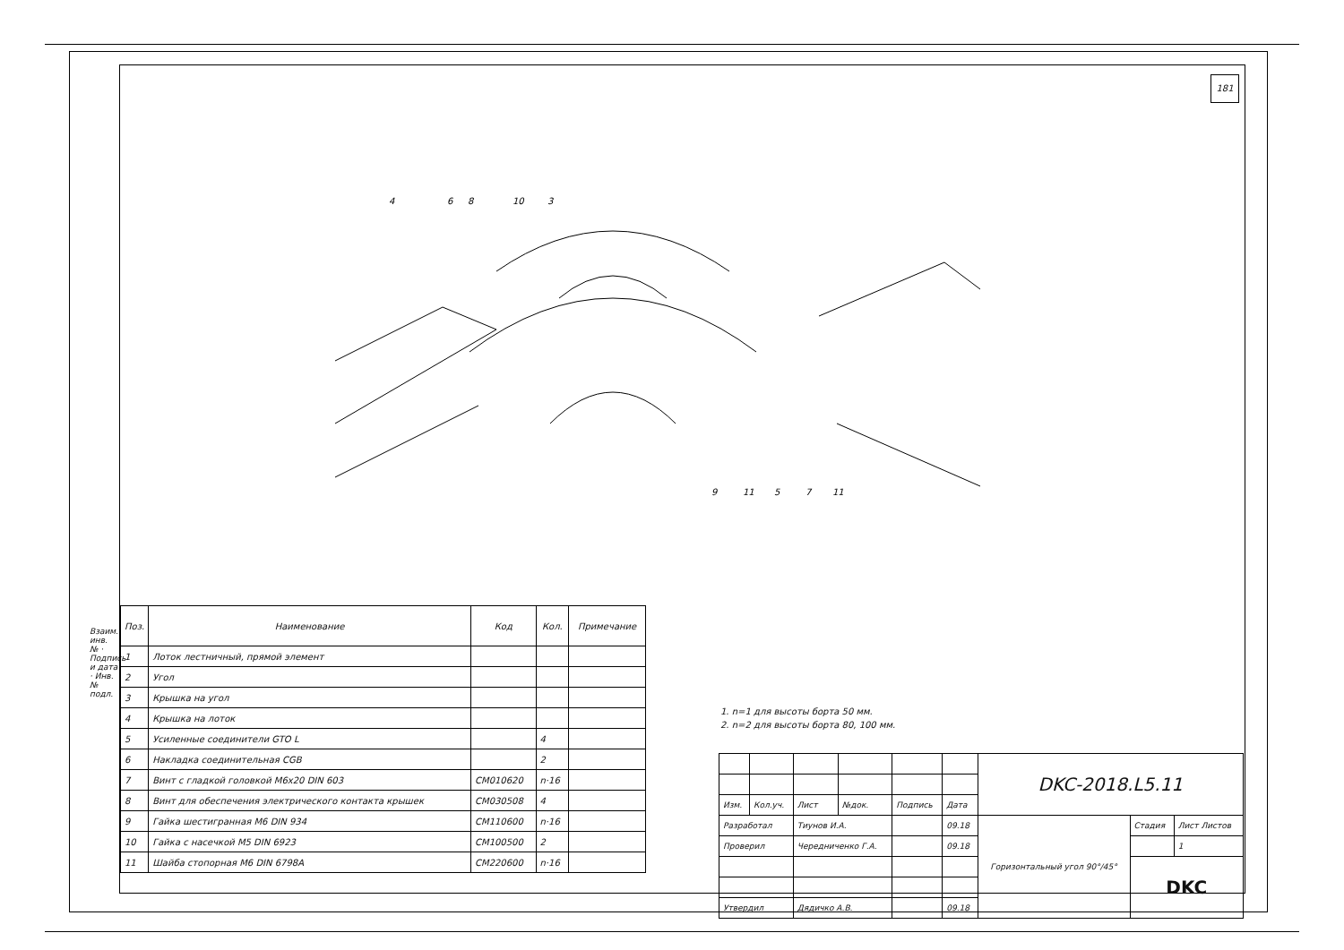Взаим. инв. № · Подпись и дата · Инв. № подл.
181
4
6
8
10
3
9
11
5
7
11
| Поз. | Наименование | Код | Кол. | Примечание |
| --- | --- | --- | --- | --- |
| 1 | Лоток лестничный, прямой элемент | | | |
| 2 | Угол | | | |
| 3 | Крышка на угол | | | |
| 4 | Крышка на лоток | | | |
| 5 | Усиленные соединители GTO L | | 4 | |
| 6 | Накладка соединительная CGB | | 2 | |
| 7 | Винт с гладкой головкой M6x20 DIN 603 | CM010620 | n·16 | |
| 8 | Винт для обеспечения электрического контакта крышек | CM030508 | 4 | |
| 9 | Гайка шестигранная M6 DIN 934 | CM110600 | n·16 | |
| 10 | Гайка с насечкой M5 DIN 6923 | CM100500 | 2 | |
| 11 | Шайба стопорная M6 DIN 6798A | CM220600 | n·16 | |
1. n=1 для высоты борта 50 мм.
2. n=2 для высоты борта 80, 100 мм.
| | | | | | | DKC-2018.L5.11 | | |
| Изм. | Кол.уч. | Лист | №док. | Подпись | Дата | | | |
| Разработал | | Тиунов И.А. | | | 09.18 | Горизонтальный угол 90°/45° | Стадия | Лист Листов |
| Проверил | | Чередниченко Г.А. | | | 09.18 | | | 1 |
| | | | | | | | DKC | |
| Утвердил | | Дядичко А.В. | | | 09.18 | | | |